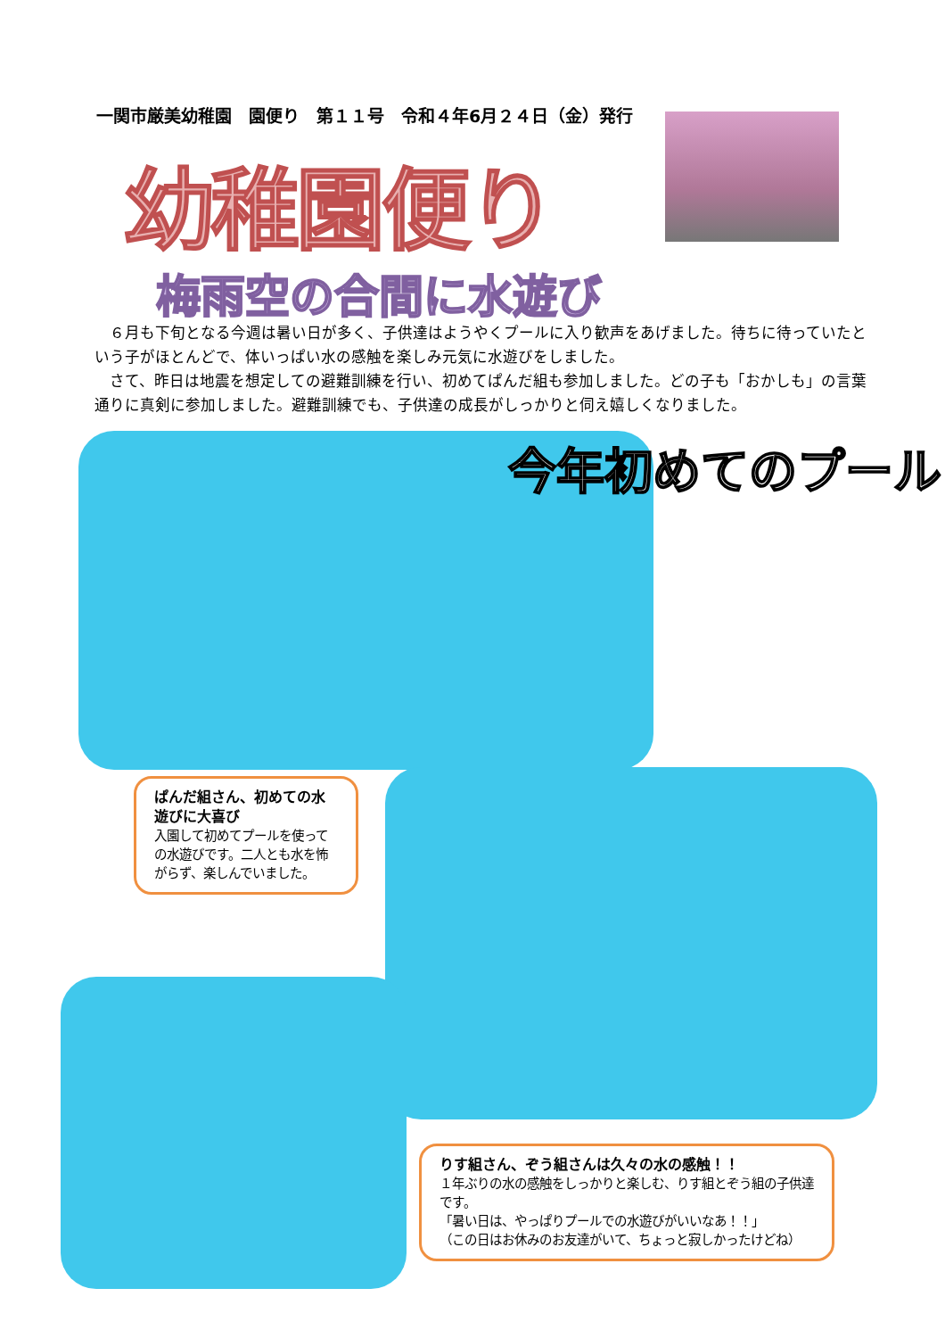一関市厳美幼稚園　園便り　第１１号　令和４年6月２４日（金）発行
幼稚園便り
梅雨空の合間に水遊び
６月も下旬となる今週は暑い日が多く、子供達はようやくプールに入り歓声をあげました。待ちに待っていたという子がほとんどで、体いっぱい水の感触を楽しみ元気に水遊びをしました。
さて、昨日は地震を想定しての避難訓練を行い、初めてぱんだ組も参加しました。どの子も「おかしも」の言葉通りに真剣に参加しました。避難訓練でも、子供達の成長がしっかりと伺え嬉しくなりました。
今年初めてのプール
ぱんだ組さん、初めての水遊びに大喜び
入園して初めてプールを使っての水遊びです。二人とも水を怖がらず、楽しんでいました。
りす組さん、ぞう組さんは久々の水の感触！！
１年ぶりの水の感触をしっかりと楽しむ、りす組とぞう組の子供達です。
「暑い日は、やっぱりプールでの水遊びがいいなあ！！」
（この日はお休みのお友達がいて、ちょっと寂しかったけどね）